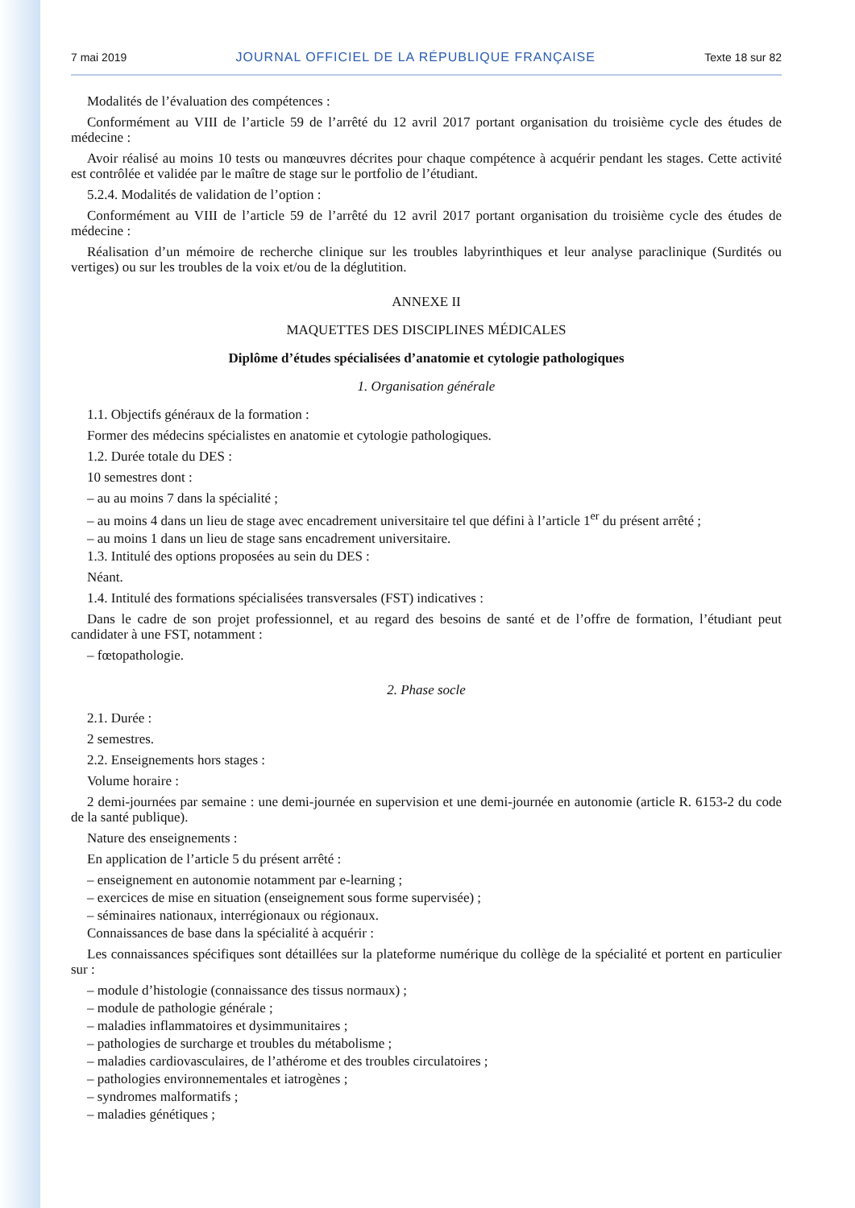7 mai 2019 JOURNAL OFFICIEL DE LA RÉPUBLIQUE FRANÇAISE Texte 18 sur 82
Modalités de l’évaluation des compétences :
Conformément au VIII de l’article 59 de l’arrêté du 12 avril 2017 portant organisation du troisième cycle des études de médecine :
Avoir réalisé au moins 10 tests ou manœuvres décrites pour chaque compétence à acquérir pendant les stages. Cette activité est contrôlée et validée par le maître de stage sur le portfolio de l’étudiant.
5.2.4. Modalités de validation de l’option :
Conformément au VIII de l’article 59 de l’arrêté du 12 avril 2017 portant organisation du troisième cycle des études de médecine :
Réalisation d’un mémoire de recherche clinique sur les troubles labyrinthiques et leur analyse paraclinique (Surdités ou vertiges) ou sur les troubles de la voix et/ou de la déglutition.
ANNEXE II
MAQUETTES DES DISCIPLINES MÉDICALES
Diplôme d’études spécialisées d’anatomie et cytologie pathologiques
1. Organisation générale
1.1. Objectifs généraux de la formation :
Former des médecins spécialistes en anatomie et cytologie pathologiques.
1.2. Durée totale du DES :
10 semestres dont :
– au au moins 7 dans la spécialité ;
– au moins 4 dans un lieu de stage avec encadrement universitaire tel que défini à l’article 1<sup>er</sup> du présent arrêté ;
– au moins 1 dans un lieu de stage sans encadrement universitaire.
1.3. Intitulé des options proposées au sein du DES :
Néant.
1.4. Intitulé des formations spécialisées transversales (FST) indicatives :
Dans le cadre de son projet professionnel, et au regard des besoins de santé et de l’offre de formation, l’étudiant peut candidater à une FST, notamment :
– fœtopathologie.
2. Phase socle
2.1. Durée :
2 semestres.
2.2. Enseignements hors stages :
Volume horaire :
2 demi-journées par semaine : une demi-journée en supervision et une demi-journée en autonomie (article R. 6153-2 du code de la santé publique).
Nature des enseignements :
En application de l’article 5 du présent arrêté :
– enseignement en autonomie notamment par e-learning ;
– exercices de mise en situation (enseignement sous forme supervisée) ;
– séminaires nationaux, interrégionaux ou régionaux.
Connaissances de base dans la spécialité à acquérir :
Les connaissances spécifiques sont détaillées sur la plateforme numérique du collège de la spécialité et portent en particulier sur :
– module d’histologie (connaissance des tissus normaux) ;
– module de pathologie générale ;
– maladies inflammatoires et dysimmunitaires ;
– pathologies de surcharge et troubles du métabolisme ;
– maladies cardiovasculaires, de l’athérome et des troubles circulatoires ;
– pathologies environnementales et iatrogènes ;
– syndromes malformatifs ;
– maladies génétiques ;